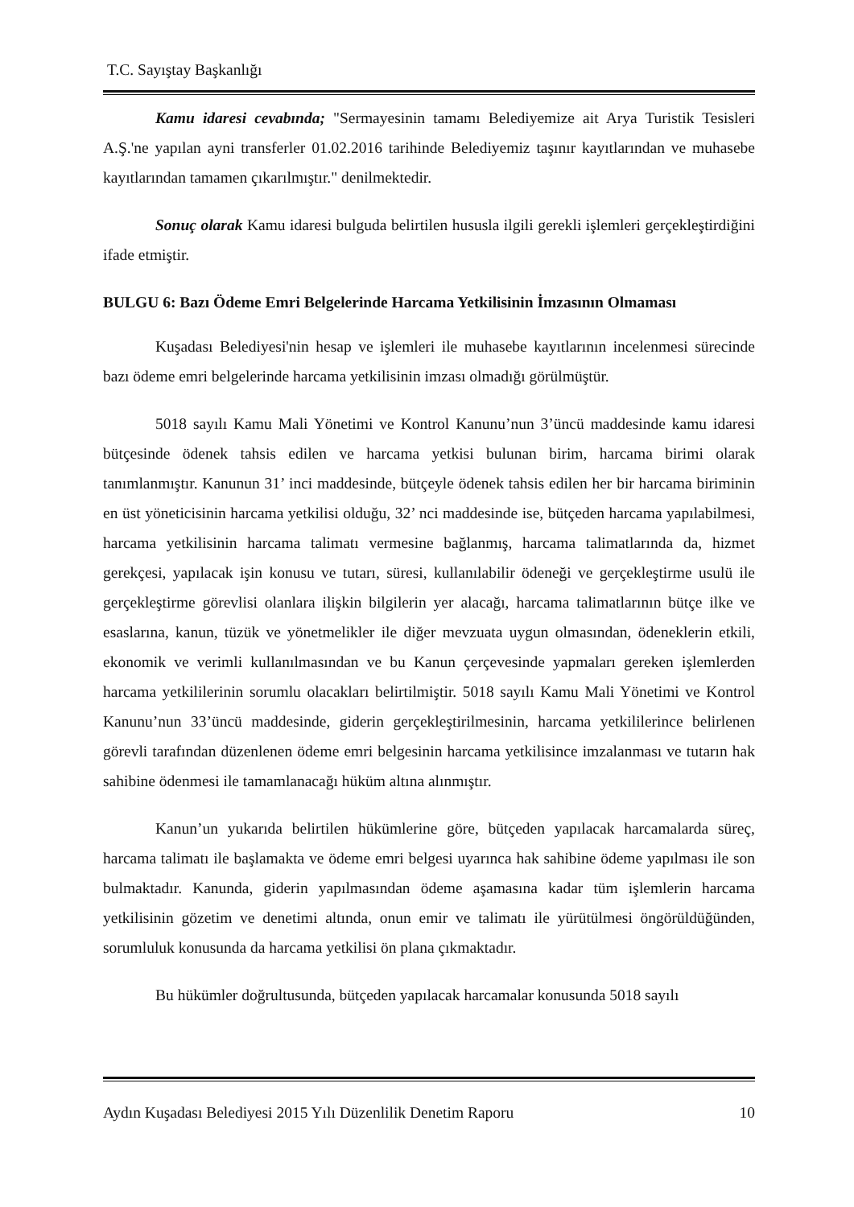T.C. Sayıştay Başkanlığı
Kamu idaresi cevabında; "Sermayesinin tamamı Belediyemize ait Arya Turistik Tesisleri A.Ş.'ne yapılan ayni transferler 01.02.2016 tarihinde Belediyemiz taşınır kayıtlarından ve muhasebe kayıtlarından tamamen çıkarılmıştır." denilmektedir.
Sonuç olarak Kamu idaresi bulguda belirtilen hususla ilgili gerekli işlemleri gerçekleştirdiğini ifade etmiştir.
BULGU 6: Bazı Ödeme Emri Belgelerinde Harcama Yetkilisinin İmzasının Olmaması
Kuşadası Belediyesi'nin hesap ve işlemleri ile muhasebe kayıtlarının incelenmesi sürecinde bazı ödeme emri belgelerinde harcama yetkilisinin imzası olmadığı görülmüştür.
5018 sayılı Kamu Mali Yönetimi ve Kontrol Kanunu’nun 3’üncü maddesinde kamu idaresi bütçesinde ödenek tahsis edilen ve harcama yetkisi bulunan birim, harcama birimi olarak tanımlanmıştır. Kanunun 31’ inci maddesinde, bütçeyle ödenek tahsis edilen her bir harcama biriminin en üst yöneticisinin harcama yetkilisi olduğu, 32’ nci maddesinde ise, bütçeden harcama yapılabilmesi, harcama yetkilisinin harcama talimatı vermesine bağlanmış, harcama talimatlarında da, hizmet gerekçesi, yapılacak işin konusu ve tutarı, süresi, kullanılabilir ödeneği ve gerçekleştirme usulü ile gerçekleştirme görevlisi olanlara ilişkin bilgilerin yer alacağı, harcama talimatlarının bütçe ilke ve esaslarına, kanun, tüzük ve yönetmelikler ile diğer mevzuata uygun olmasından, ödeneklerin etkili, ekonomik ve verimli kullanılmasından ve bu Kanun çerçevesinde yapmaları gereken işlemlerden harcama yetkililerinin sorumlu olacakları belirtilmiştir. 5018 sayılı Kamu Mali Yönetimi ve Kontrol Kanunu’nun 33’üncü maddesinde, giderin gerçekleştirilmesinin, harcama yetkililerince belirlenen görevli tarafından düzenlenen ödeme emri belgesinin harcama yetkilisince imzalanması ve tutarın hak sahibine ödenmesi ile tamamlanacağı hüküm altına alınmıştır.
Kanun’un yukarıda belirtilen hükümlerine göre, bütçeden yapılacak harcamalarda süreç, harcama talimatı ile başlamakta ve ödeme emri belgesi uyarınca hak sahibine ödeme yapılması ile son bulmaktadır. Kanunda, giderin yapılmasından ödeme aşamasına kadar tüm işlemlerin harcama yetkilisinin gözetim ve denetimi altında, onun emir ve talimatı ile yürütülmesi öngörüldüğünden, sorumluluk konusunda da harcama yetkilisi ön plana çıkmaktadır.
Bu hükümler doğrultusunda, bütçeden yapılacak harcamalar konusunda 5018 sayılı
Aydın Kuşadası Belediyesi 2015 Yılı Düzenlilik Denetim Raporu 10